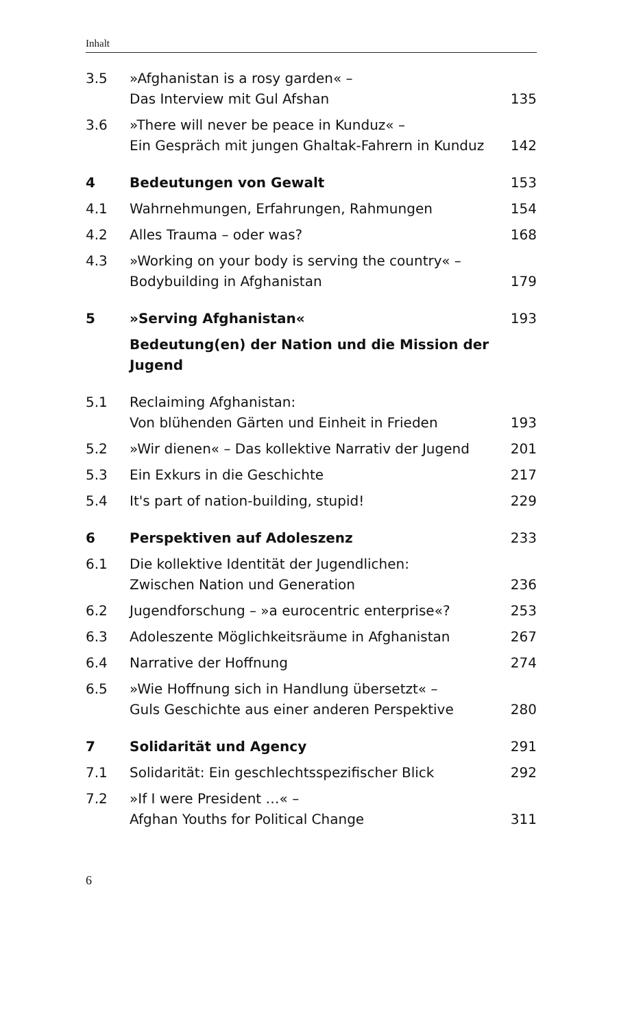Inhalt
| 3.5 | »Afghanistan is a rosy garden« – Das Interview mit Gul Afshan | 135 |
| 3.6 | »There will never be peace in Kunduz« – Ein Gespräch mit jungen Ghaltak-Fahrern in Kunduz | 142 |
| 4 | Bedeutungen von Gewalt | 153 |
| 4.1 | Wahrnehmungen, Erfahrungen, Rahmungen | 154 |
| 4.2 | Alles Trauma – oder was? | 168 |
| 4.3 | »Working on your body is serving the country« – Bodybuilding in Afghanistan | 179 |
| 5 | »Serving Afghanistan« | 193 |
| | Bedeutung(en) der Nation und die Mission der Jugend | |
| 5.1 | Reclaiming Afghanistan: Von blühenden Gärten und Einheit in Frieden | 193 |
| 5.2 | »Wir dienen« – Das kollektive Narrativ der Jugend | 201 |
| 5.3 | Ein Exkurs in die Geschichte | 217 |
| 5.4 | It's part of nation-building, stupid! | 229 |
| 6 | Perspektiven auf Adoleszenz | 233 |
| 6.1 | Die kollektive Identität der Jugendlichen: Zwischen Nation und Generation | 236 |
| 6.2 | Jugendforschung – »a eurocentric enterprise«? | 253 |
| 6.3 | Adoleszente Möglichkeitsräume in Afghanistan | 267 |
| 6.4 | Narrative der Hoffnung | 274 |
| 6.5 | »Wie Hoffnung sich in Handlung übersetzt« – Guls Geschichte aus einer anderen Perspektive | 280 |
| 7 | Solidarität und Agency | 291 |
| 7.1 | Solidarität: Ein geschlechtsspezifischer Blick | 292 |
| 7.2 | »If I were President …« – Afghan Youths for Political Change | 311 |
6